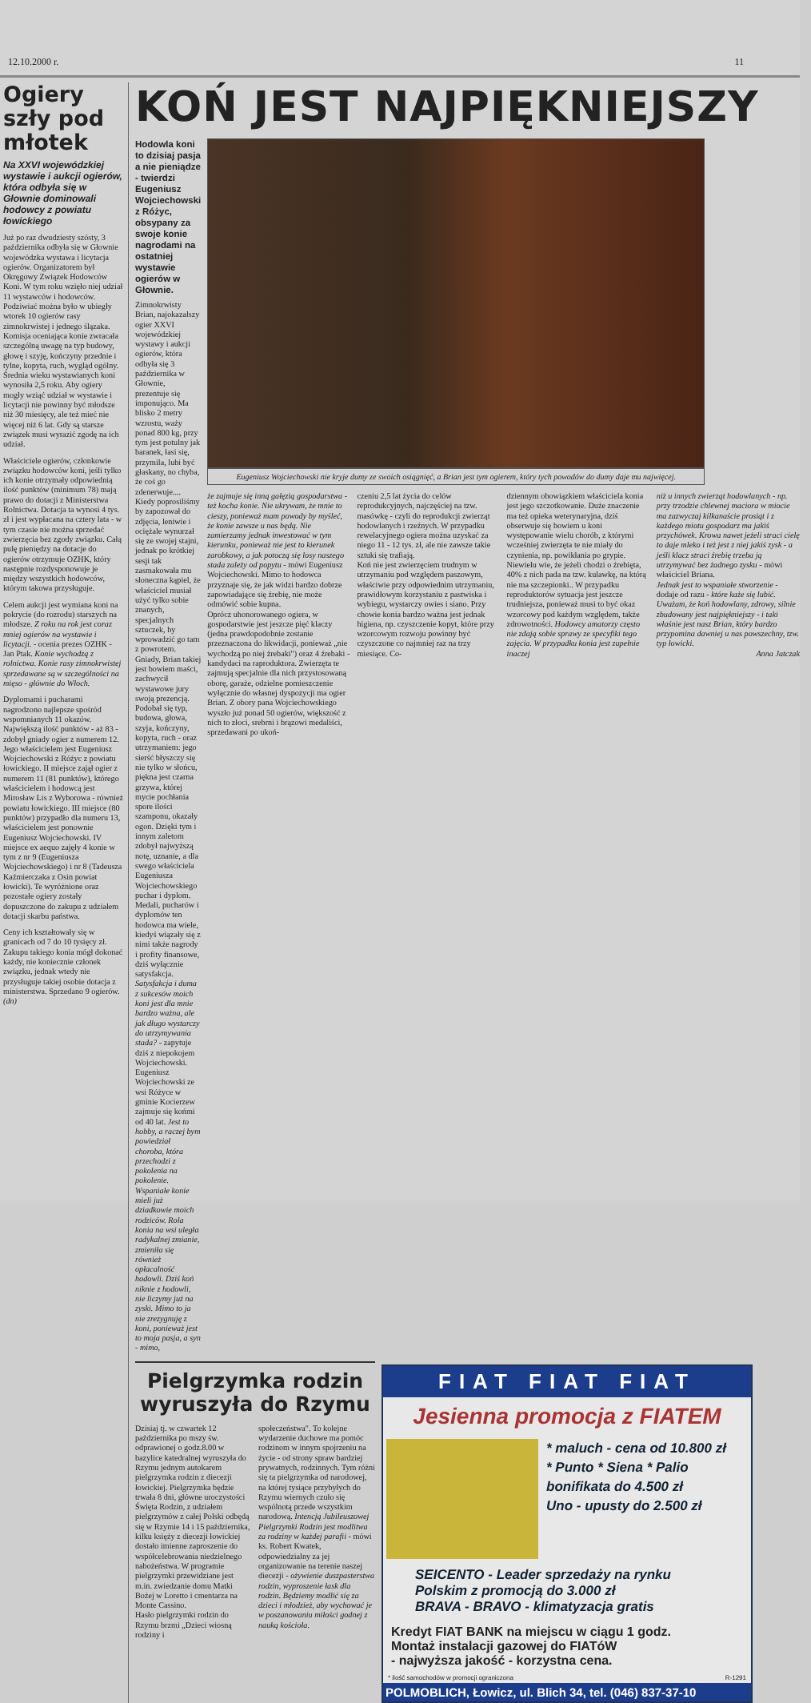12.10.2000 r. 11
Ogiery szły pod młotek
Na XXVI wojewódzkiej wystawie i aukcji ogierów, która odbyła się w Głownie dominowali hodowcy z powiatu łowickiego
Już po raz dwudziesty szósty, 3 października odbyła się w Głownie wojewódzka wystawa i licytacja ogierów. Organizatorem był Okręgowy Związek Hodowców Koni. W tym roku wzięło niej udział 11 wystawców i hodowców. Podziwiać można było w ubiegły wtorek 10 ogierów rasy zimnokrwistej i jednego ślązaka. Komisja oceniająca konie zwracała szczególną uwagę na typ budowy, głowę i szyję, kończyny przednie i tylne, kopyta, ruch, wygląd ogólny. Średnia wieku wystawianych koni wynosiła 2,5 roku. Aby ogiery mogły wziąć udział w wystawie i licytacji nie powinny być młodsze niż 30 miesięcy, ale też mieć nie więcej niż 6 lat. Gdy są starsze związek musi wyrazić zgodę na ich udział.
Właściciele ogierów, członkowie związku hodowców koni, jeśli tylko ich konie otrzymały odpowiednią ilość punktów (minimum 78) mają prawo do dotacji z Ministerstwa Rolnictwa. Dotacja ta wynosi 4 tys. zł i jest wypłacana na cztery lata - w tym czasie nie można sprzedać zwierzęcia bez zgody związku. Całą pulę pieniędzy na dotacje do ogierów otrzymuje OZHK, który następnie rozdysponowuje je między wszystkich hodowców, którym takowa przysługuje.
Celem aukcji jest wymiana koni na pokrycie (do rozrodu) starszych na młodsze. Z roku na rok jest coraz mniej ogierów na wystawie i licytacji. - ocenia prezes OZHK - Jan Ptak. Konie wychodzą z rolnictwa. Konie rasy zimnokrwistej sprzedawane są w szczególności na mięso - głównie do Włoch.
Dyplomami i pucharami nagrodzono najlepsze spośród wspomnianych 11 okazów. Największą ilość punktów - aż 83 - zdobył gniady ogier z numerem 12. Jego właścicielem jest Eugeniusz Wojciechowski z Różyc z powiatu łowickiego. II miejsce zajął ogier z numerem 11 (81 punktów), którego właścicielem i hodowcą jest Mirosław Lis z Wyborowa - również powiatu łowickiego. III miejsce (80 punktów) przypadło dla numeru 13, właścicielem jest ponownie Eugeniusz Wojciechowski. IV miejsce ex aequo zajęły 4 konie w tym z nr 9 (Eugeniusza Wojciechowskiego) i nr 8 (Tadeusza Kaźmierczaka z Osin powiat łowicki). Te wyróżnione oraz pozostałe ogiery zostały dopuszczone do zakupu z udziałem dotacji skarbu państwa.
Ceny ich kształtowały się w granicach od 7 do 10 tysięcy zł. Zakupu takiego konia mógł dokonać każdy, nie koniecznie członek związku, jednak wtedy nie przysługuje takiej osobie dotacja z ministerstwa. Sprzedano 9 ogierów. (dn)
KOŃ JEST NAJPIĘKNIEJSZY
Hodowla koni to dzisiaj pasja a nie pieniądze - twierdzi Eugeniusz Wojciechowski z Różyc, obsypany za swoje konie nagrodami na ostatniej wystawie ogierów w Głownie.
Zimnokrwisty Brian, najokazalszy ogier XXVI wojewódzkiej wystawy i aukcji ogierów, która odbyła się 3 października w Głownie, prezentuje się imponująco. Ma blisko 2 metry wzrostu, waży ponad 800 kg, przy tym jest potulny jak baranek, łasi się, przymila, lubi być głaskany, no chyba, że coś go zdenerwuje.... Kiedy poprosiliśmy by zapozował do zdjęcia, leniwie i ociężale wynurzał się ze swojej stajni, jednak po krótkiej sesji tak zasmakowała mu słoneczna kąpiel, że właściciel musiał użyć tylko sobie znanych, specjalnych sztuczek, by wprowadzić go tam z powrotem.
Gniady, Brian takiej jest bowiem maści, zachwycił wystawowe jury swoją prezencją. Podobał się typ, budowa, głowa, szyja, kończyny, kopyta, ruch - oraz utrzymaniem: jego sierść błyszczy się nie tylko w słońcu, piękna jest czarna grzywa, której mycie pochłania spore ilości szamponu, okazały ogon. Dzięki tym i innym zaletom zdobył najwyższą notę, uznanie, a dla swego właściciela Eugeniusza Wojciechowskiego puchar i dyplom. Medali, pucharów i dyplomów ten hodowca ma wiele, kiedyś wiązały się z nimi także nagrody i profity finansowe, dziś wyłącznie satysfakcja. Satysfakcja i duma z sukcesów moich koni jest dla mnie bardzo ważna, ale jak długo wystarczy do utrzymywania stada? - zapytuje dziś z niepokojem Wojciechowski.
Eugeniusz Wojciechowski ze wsi Różyce w gminie Kocierzew zajmuje się końmi od 40 lat. Jest to hobby, a raczej bym powiedział choroba, która przechodzi z pokolenia na pokolenie. Wspaniałe konie mieli już dziadkowie moich rodziców. Rola konia na wsi uległa radykalnej zmianie, zmieniła się również opłacalność hodowli. Dziś koń niknie z hodowli, nie liczymy już na zyski. Mimo to ja nie zrezygnuję z koni, ponieważ jest to moja pasja, a syn - mimo,
Eugeniusz Wojciechowski nie kryje dumy ze swoich osiągnięć, a Brian jest tym ogierem, który tych powodów do dumy daje mu najwięcej.
że zajmuje się inną gałęzią gospodarstwa - też kocha konie. Nie ukrywam, że mnie to cieszy, ponieważ mam powody by myśleć, że konie zawsze u nas będą. Nie zamierzamy jednak inwestować w tym kierunku, ponieważ nie jest to kierunek zarobkowy, a jak potoczą się losy naszego stada zależy od popytu - mówi Eugeniusz Wojciechowski. Mimo to hodowca przyznaje się, że jak widzi bardzo dobrze zapowiadające się źrebię, nie może odmówić sobie kupna.
Oprócz uhonorowanego ogiera, w gospodarstwie jest jeszcze pięć klaczy (jedna prawdopodobnie zostanie przeznaczona do likwidacji, ponieważ „nie wychodzą po niej źrebaki") oraz 4 źrebaki - kandydaci na raproduktora. Zwierzęta te zajmują specjalnie dla nich przystosowaną oborę, garaże, odzielne pomieszczenie wyłącznie do własnej dyspozycji ma ogier Brian. Z obory pana Wojciechowskiego wyszło już ponad 50 ogierów, większość z nich to złoci, srebrni i brązowi medaliści, sprzedawani po ukoń-
czeniu 2,5 lat życia do celów reprodukcyjnych, najczęściej na tzw. masówkę - czyli do reprodukcji zwierząt hodowlanych i rzeźnych. W przypadku rewelacyjnego ogiera można uzyskać za niego 11 - 12 tys. zł, ale nie zawsze takie sztuki się trafiają.
Koń nie jest zwierzęciem trudnym w utrzymaniu pod względem paszowym, właściwie przy odpowiednim utrzymaniu, prawidłowym korzystaniu z pastwiska i wybiegu, wystarczy owies i siano. Przy chowie konia bardzo ważna jest jednak higiena, np. czyszczenie kopyt, które przy wzorcowym rozwoju powinny być czyszczone co najmniej raz na trzy miesiące. Co-
dziennym obowiązkiem właściciela konia jest jego szczotkowanie. Duże znaczenie ma też opieka weterynaryjna, dziś obserwuje się bowiem u koni występowanie wielu chorób, z którymi wcześniej zwierzęta te nie miały do czynienia, np. powikłania po grypie. Niewielu wie, że jeżeli chodzi o źrebięta, 40% z nich pada na tzw. kulawkę, na którą nie ma szczepionki.. W przypadku reproduktorów sytuacja jest jeszcze trudniejsza, ponieważ musi to być okaz wzorcowy pod każdym względem, także zdrowotności. Hodowcy amatorzy często nie zdają sobie sprawy ze specyfiki tego zajęcia. W przypadku konia jest zupełnie inaczej
niż u innych zwierząt hodowlanych - np. przy trzodzie chlewnej maciora w miocie ma zazwyczaj kilkanaście prosiąt i z każdego miotu gospodarz ma jakiś przychówek. Krowa nawet jeżeli straci cielę to daje mleko i też jest z niej jakiś zysk - a jeśli klacz straci źrebię trzeba ją utrzymywać bez żadnego zysku - mówi właściciel Briana.
Jednak jest to wspaniałe stworzenie - dodaje od razu - które każe się lubić. Uważam, że koń hodowlany, zdrowy, silnie zbudowany jest najpiękniejszy - i taki właśnie jest nasz Brian, który bardzo przypomina dawniej u nas powszechny, tzw. typ łowicki.
Anna Jatczak
Pielgrzymka rodzin wyruszyła do Rzymu
Dzisiaj tj. w czwartek 12 października po mszy św. odprawionej o godz.8.00 w bazylice katedralnej wyruszyła do Rzymu jednym autokarem pielgrzymka rodzin z diecezji łowickiej. Pielgrzymka będzie trwała 8 dni, główne uroczystości Święta Rodzin, z udziałem pielgrzymów z całej Polski odbędą się w Rzymie 14 i 15 października, kilku księży z diecezji łowickiej dostało imienne zaproszenie do współcelebrowania niedzielnego nabożeństwa. W programie pielgrzymki przewidziane jest m.in. zwiedzanie domu Matki Bożej w Loretto i cmentarza na Monte Cassino.
Hasło pielgrzymki rodzin do Rzymu brzmi „Dzieci wiosną rodziny i
społeczeństwa". To kolejne wydarzenie duchowe ma pomóc rodzinom w innym spojrzeniu na życie - od strony spraw bardziej prywatnych, rodzinnych. Tym różni się ta pielgrzymka od narodowej, na której tysiące przybyłych do Rzymu wiernych czuło się wspólnotą przede wszystkim narodową. Intencją Jubileuszowej Pielgrzymki Rodzin jest modlitwa za rodziny w każdej parafii - mówi ks. Robert Kwatek, odpowiedzialny za jej organizowanie na terenie naszej diecezji - ożywienie duszpasterstwa rodzin, wyproszenie łask dla rodzin. Będziemy modlić się za dzieci i młodzież, aby wychować je w poszanowaniu miłości godnej z nauką kościoła.
FIAT FIAT FIAT
Jesienna promocja z FIATEM
* maluch - cena od 10.800 zł
* Punto * Siena * Palio
bonifikata do 4.500 zł
Uno - upusty do 2.500 zł
SEICENTO - Leader sprzedaży na rynku Polskim z promocją do 3.000 zł
BRAVA - BRAVO - klimatyzacja gratis
Kredyt FIAT BANK na miejscu w ciągu 1 godz.
Montaż instalacji gazowej do FIATóW
- najwyższa jakość - korzystna cena.
* ilość samochodów w promocji ograniczona R-1291
POLMOBLICH, Łowicz, ul. Blich 34, tel. (046) 837-37-10